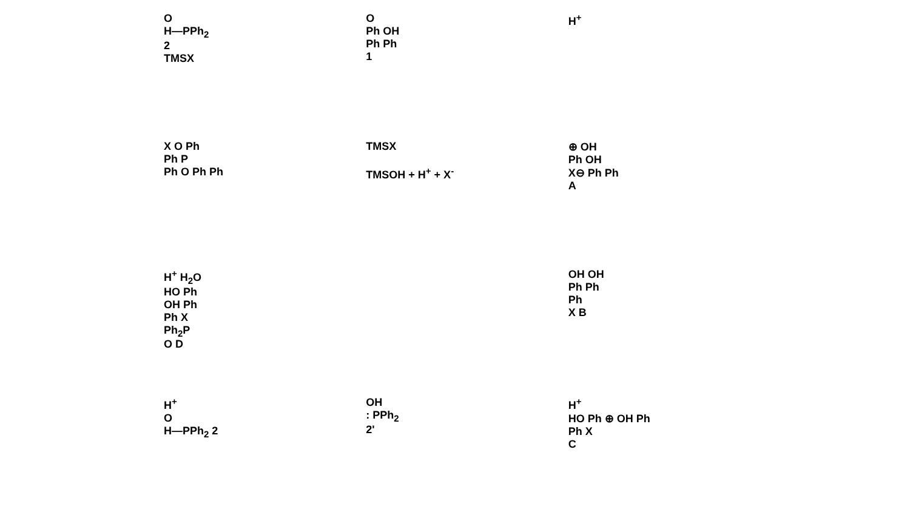O
H—PPh<sub>2</sub>
2
TMSX
O
Ph OH
Ph Ph
1
H<sup>+</sup>
X O Ph
Ph P
Ph O Ph Ph
TMSX
TMSOH + H<sup>+</sup> + X<sup>-</sup>
⊕ OH
Ph OH
X⊖ Ph Ph
A
H<sup>+</sup> H<sub>2</sub>O
HO Ph
OH Ph
Ph X
Ph<sub>2</sub>P
O D
OH OH
Ph Ph
Ph
X B
H<sup>+</sup>
O
H—PPh<sub>2</sub> 2
OH
: PPh<sub>2</sub>
2'
H<sup>+</sup>
HO Ph ⊕ OH Ph
Ph X
C